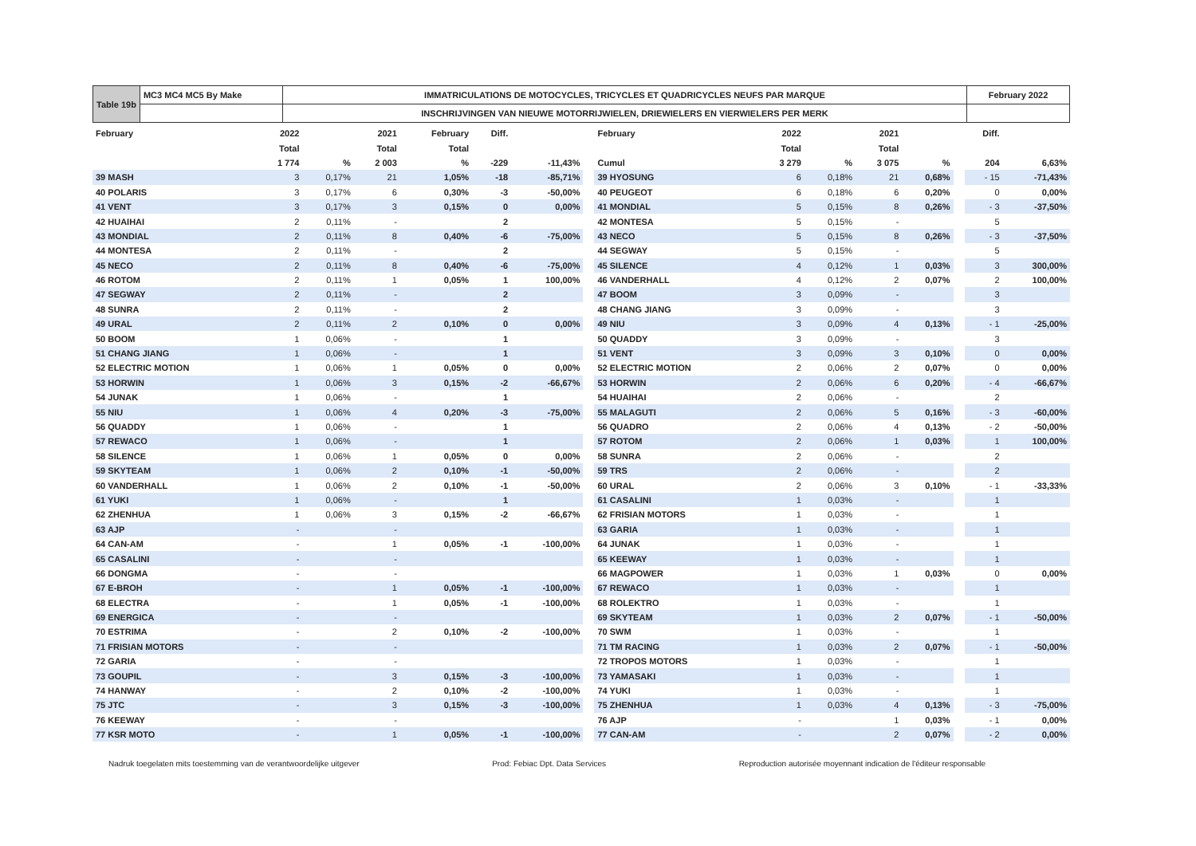| Table 19b | MC3 MC4 MC5 By Make | IMMATRICULATIONS DE MOTOCYCLES, TRICYCLES ET QUADRICYCLES NEUFS PAR MARQUE | February 2022 |
| | | INSCHRIJVINGEN VAN NIEUWE MOTORRIJWIELEN, DRIEWIELERS EN VIERWIELERS PER MERK | |
| February | 2022 | | 2021 | February | Diff. | | | February | 2022 | | 2021 | | | Diff. | |
| | Total | | Total | Total | | | | | Total | | Total | | | | |
| | 1 774 | % | 2 003 | % | -229 | -11,43% | | Cumul | 3 279 | % | 3 075 | % | | 204 | 6,63% |
| 39 MASH | 3 | 0,17% | 21 | 1,05% | -18 | -85,71% | | 39 HYOSUNG | 6 | 0,18% | 21 | 0,68% | | - 15 | -71,43% |
| 40 POLARIS | 3 | 0,17% | 6 | 0,30% | -3 | -50,00% | | 40 PEUGEOT | 6 | 0,18% | 6 | 0,20% | | 0 | 0,00% |
| 41 VENT | 3 | 0,17% | 3 | 0,15% | 0 | 0,00% | | 41 MONDIAL | 5 | 0,15% | 8 | 0,26% | | - 3 | -37,50% |
| 42 HUAIHAI | 2 | 0,11% | - | | 2 | | | 42 MONTESA | 5 | 0,15% | - | | | 5 | |
| 43 MONDIAL | 2 | 0,11% | 8 | 0,40% | -6 | -75,00% | | 43 NECO | 5 | 0,15% | 8 | 0,26% | | - 3 | -37,50% |
| 44 MONTESA | 2 | 0,11% | - | | 2 | | | 44 SEGWAY | 5 | 0,15% | - | | | 5 | |
| 45 NECO | 2 | 0,11% | 8 | 0,40% | -6 | -75,00% | | 45 SILENCE | 4 | 0,12% | 1 | 0,03% | | 3 | 300,00% |
| 46 ROTOM | 2 | 0,11% | 1 | 0,05% | 1 | 100,00% | | 46 VANDERHALL | 4 | 0,12% | 2 | 0,07% | | 2 | 100,00% |
| 47 SEGWAY | 2 | 0,11% | - | | 2 | | | 47 BOOM | 3 | 0,09% | - | | | 3 | |
| 48 SUNRA | 2 | 0,11% | - | | 2 | | | 48 CHANG JIANG | 3 | 0,09% | - | | | 3 | |
| 49 URAL | 2 | 0,11% | 2 | 0,10% | 0 | 0,00% | | 49 NIU | 3 | 0,09% | 4 | 0,13% | | - 1 | -25,00% |
| 50 BOOM | 1 | 0,06% | - | | 1 | | | 50 QUADDY | 3 | 0,09% | - | | | 3 | |
| 51 CHANG JIANG | 1 | 0,06% | - | | 1 | | | 51 VENT | 3 | 0,09% | 3 | 0,10% | | 0 | 0,00% |
| 52 ELECTRIC MOTION | 1 | 0,06% | 1 | 0,05% | 0 | 0,00% | | 52 ELECTRIC MOTION | 2 | 0,06% | 2 | 0,07% | | 0 | 0,00% |
| 53 HORWIN | 1 | 0,06% | 3 | 0,15% | -2 | -66,67% | | 53 HORWIN | 2 | 0,06% | 6 | 0,20% | | - 4 | -66,67% |
| 54 JUNAK | 1 | 0,06% | - | | 1 | | | 54 HUAIHAI | 2 | 0,06% | - | | | 2 | |
| 55 NIU | 1 | 0,06% | 4 | 0,20% | -3 | -75,00% | | 55 MALAGUTI | 2 | 0,06% | 5 | 0,16% | | - 3 | -60,00% |
| 56 QUADDY | 1 | 0,06% | - | | 1 | | | 56 QUADRO | 2 | 0,06% | 4 | 0,13% | | - 2 | -50,00% |
| 57 REWACO | 1 | 0,06% | - | | 1 | | | 57 ROTOM | 2 | 0,06% | 1 | 0,03% | | 1 | 100,00% |
| 58 SILENCE | 1 | 0,06% | 1 | 0,05% | 0 | 0,00% | | 58 SUNRA | 2 | 0,06% | - | | | 2 | |
| 59 SKYTEAM | 1 | 0,06% | 2 | 0,10% | -1 | -50,00% | | 59 TRS | 2 | 0,06% | - | | | 2 | |
| 60 VANDERHALL | 1 | 0,06% | 2 | 0,10% | -1 | -50,00% | | 60 URAL | 2 | 0,06% | 3 | 0,10% | | - 1 | -33,33% |
| 61 YUKI | 1 | 0,06% | - | | 1 | | | 61 CASALINI | 1 | 0,03% | - | | | 1 | |
| 62 ZHENHUA | 1 | 0,06% | 3 | 0,15% | -2 | -66,67% | | 62 FRISIAN MOTORS | 1 | 0,03% | - | | | 1 | |
| 63 AJP | - | | - | | | | | 63 GARIA | 1 | 0,03% | - | | | 1 | |
| 64 CAN-AM | - | | 1 | 0,05% | -1 | -100,00% | | 64 JUNAK | 1 | 0,03% | - | | | 1 | |
| 65 CASALINI | - | | - | | | | | 65 KEEWAY | 1 | 0,03% | - | | | 1 | |
| 66 DONGMA | - | | - | | | | | 66 MAGPOWER | 1 | 0,03% | 1 | 0,03% | | 0 | 0,00% |
| 67 E-BROH | - | | 1 | 0,05% | -1 | -100,00% | | 67 REWACO | 1 | 0,03% | - | | | 1 | |
| 68 ELECTRA | - | | 1 | 0,05% | -1 | -100,00% | | 68 ROLEKTRO | 1 | 0,03% | - | | | 1 | |
| 69 ENERGICA | - | | - | | | | | 69 SKYTEAM | 1 | 0,03% | 2 | 0,07% | | - 1 | -50,00% |
| 70 ESTRIMA | - | | 2 | 0,10% | -2 | -100,00% | | 70 SWM | 1 | 0,03% | - | | | 1 | |
| 71 FRISIAN MOTORS | - | | - | | | | | 71 TM RACING | 1 | 0,03% | 2 | 0,07% | | - 1 | -50,00% |
| 72 GARIA | - | | - | | | | | 72 TROPOS MOTORS | 1 | 0,03% | - | | | 1 | |
| 73 GOUPIL | - | | 3 | 0,15% | -3 | -100,00% | | 73 YAMASAKI | 1 | 0,03% | - | | | 1 | |
| 74 HANWAY | - | | 2 | 0,10% | -2 | -100,00% | | 74 YUKI | 1 | 0,03% | - | | | 1 | |
| 75 JTC | - | | 3 | 0,15% | -3 | -100,00% | | 75 ZHENHUA | 1 | 0,03% | 4 | 0,13% | | - 3 | -75,00% |
| 76 KEEWAY | - | | - | | | | | 76 AJP | - | | 1 | 0,03% | | - 1 | 0,00% |
| 77 KSR MOTO | - | | 1 | 0,05% | -1 | -100,00% | | 77 CAN-AM | - | | 2 | 0,07% | | - 2 | 0,00% |
Nadruk toegelaten mits toestemming van de verantwoordelijke uitgever Prod: Febiac Dpt. Data Services Reproduction autorisée moyennant indication de l'éditeur responsable